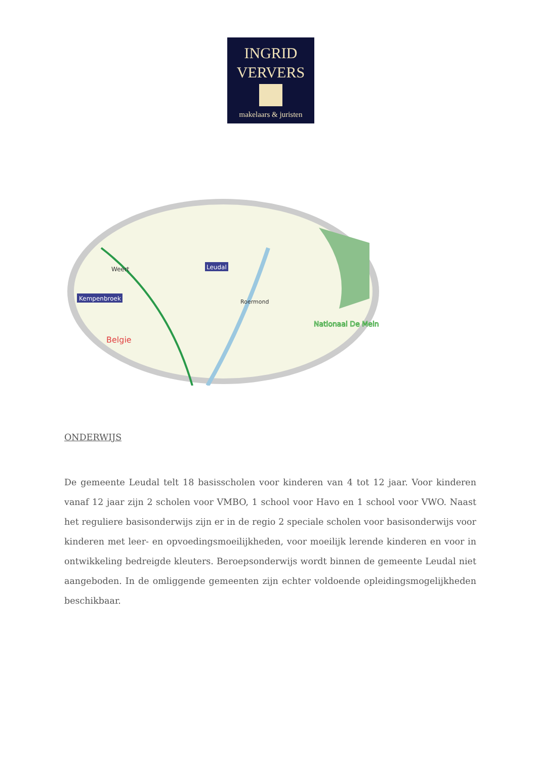INGRID
VERVERS
makelaars & juristen
Weert
Kempenbroek
Leudal
Roermond
Belgie
Nationaal De Mein
ONDERWIJS
De gemeente Leudal telt 18 basisscholen voor kinderen van 4 tot 12 jaar. Voor kinderen vanaf 12 jaar zijn 2 scholen voor VMBO, 1 school voor Havo en 1 school voor VWO. Naast het reguliere basisonderwijs zijn er in de regio 2 speciale scholen voor basisonderwijs voor kinderen met leer- en opvoedingsmoeilijkheden, voor moeilijk lerende kinderen en voor in ontwikkeling bedreigde kleuters. Beroepsonderwijs wordt binnen de gemeente Leudal niet aangeboden. In de omliggende gemeenten zijn echter voldoende opleidingsmogelijkheden beschikbaar.